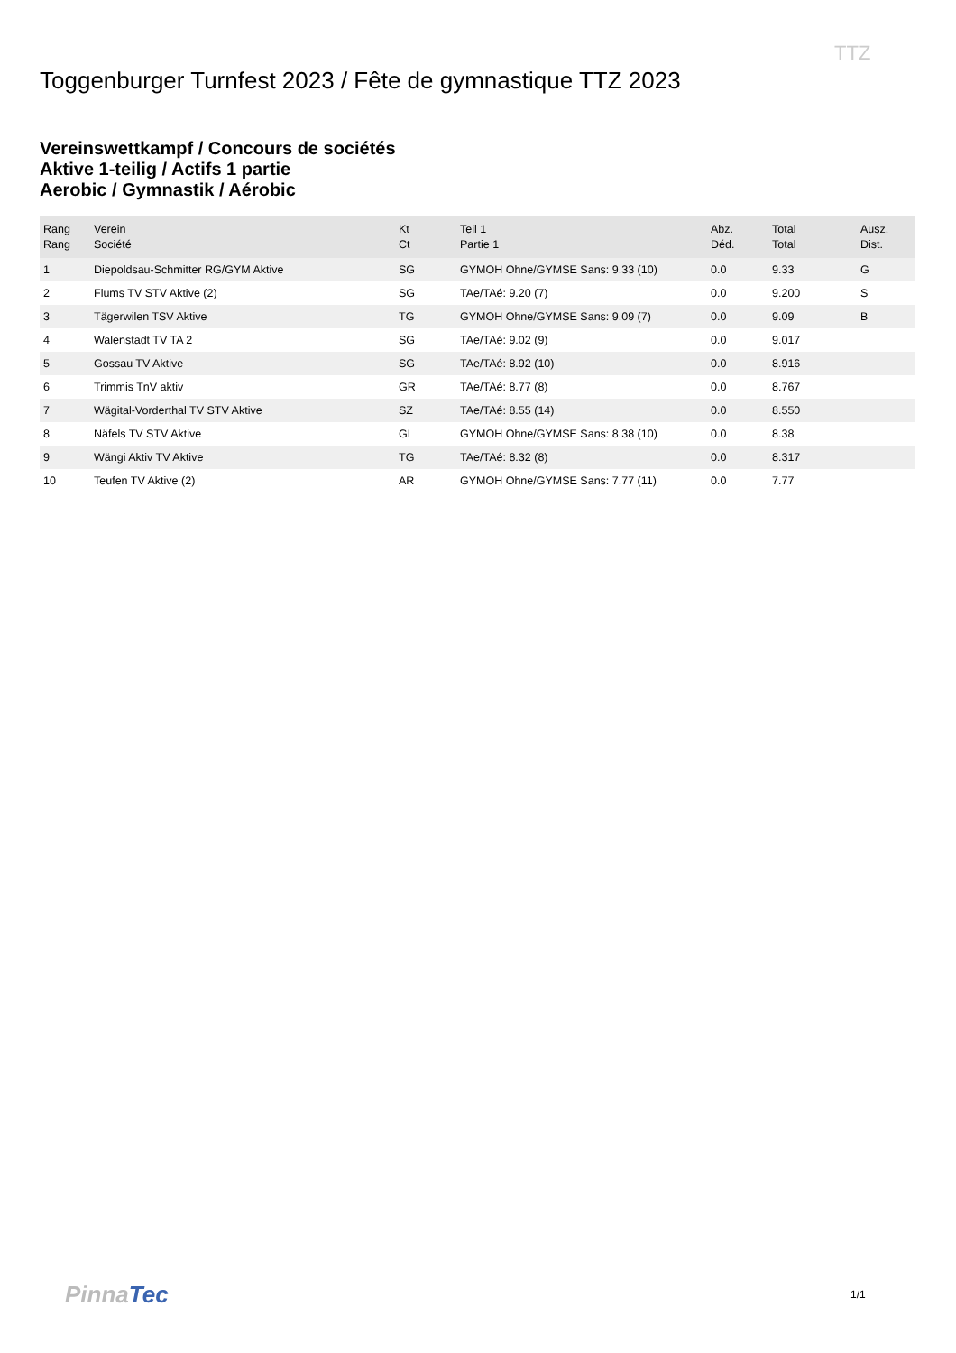TTZ
Toggenburger Turnfest 2023 / Fête de gymnastique TTZ 2023
Vereinswettkampf / Concours de sociétés
Aktive 1-teilig / Actifs 1 partie
Aerobic / Gymnastik / Aérobic
| Rang Rang | Verein Société | Kt Ct | Teil 1 Partie 1 | Abz. Déd. | Total Total | Ausz. Dist. |
| --- | --- | --- | --- | --- | --- | --- |
| 1 | Diepoldsau-Schmitter RG/GYM Aktive | SG | GYMOH Ohne/GYMSE Sans: 9.33 (10) | 0.0 | 9.33 | G |
| 2 | Flums TV STV Aktive (2) | SG | TAe/TAé: 9.20 (7) | 0.0 | 9.200 | S |
| 3 | Tägerwilen TSV Aktive | TG | GYMOH Ohne/GYMSE Sans: 9.09 (7) | 0.0 | 9.09 | B |
| 4 | Walenstadt TV TA 2 | SG | TAe/TAé: 9.02 (9) | 0.0 | 9.017 | |
| 5 | Gossau TV Aktive | SG | TAe/TAé: 8.92 (10) | 0.0 | 8.916 | |
| 6 | Trimmis TnV aktiv | GR | TAe/TAé: 8.77 (8) | 0.0 | 8.767 | |
| 7 | Wägital-Vorderthal TV STV Aktive | SZ | TAe/TAé: 8.55 (14) | 0.0 | 8.550 | |
| 8 | Näfels TV STV Aktive | GL | GYMOH Ohne/GYMSE Sans: 8.38 (10) | 0.0 | 8.38 | |
| 9 | Wängi Aktiv TV Aktive | TG | TAe/TAé: 8.32 (8) | 0.0 | 8.317 | |
| 10 | Teufen TV Aktive (2) | AR | GYMOH Ohne/GYMSE Sans: 7.77 (11) | 0.0 | 7.77 | |
PinnaTec 1/1